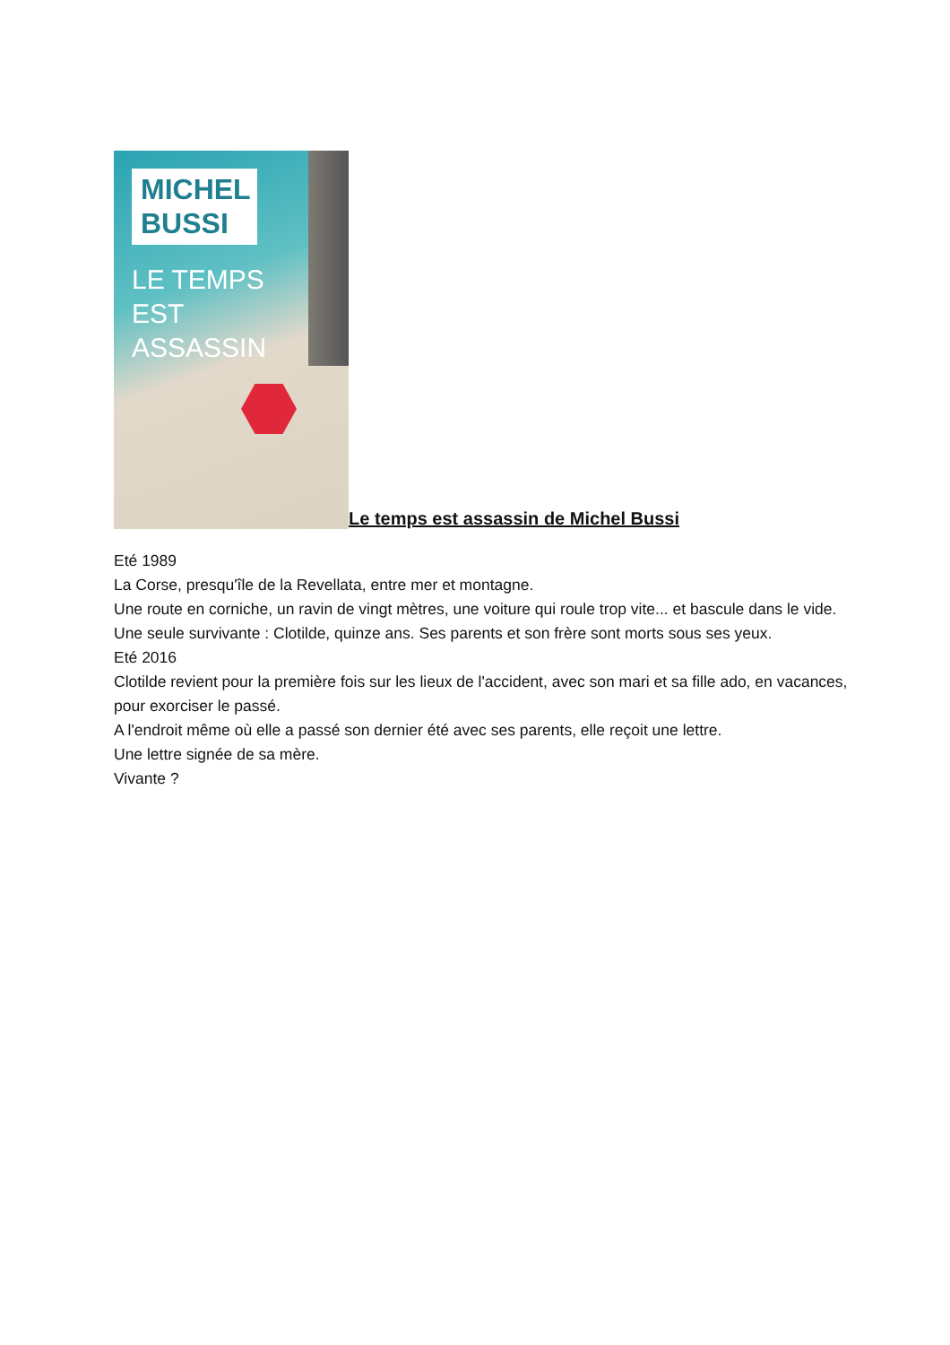MICHEL BUSSI
LE TEMPS
EST
ASSASSIN
Le temps est assassin de Michel Bussi
Eté 1989
La Corse, presqu'île de la Revellata, entre mer et montagne.
Une route en corniche, un ravin de vingt mètres, une voiture qui roule trop vite... et bascule dans le vide.
Une seule survivante : Clotilde, quinze ans. Ses parents et son frère sont morts sous ses yeux.
Eté 2016
Clotilde revient pour la première fois sur les lieux de l'accident, avec son mari et sa fille ado, en vacances, pour exorciser le passé.
A l'endroit même où elle a passé son dernier été avec ses parents, elle reçoit une lettre.
Une lettre signée de sa mère.
Vivante ?